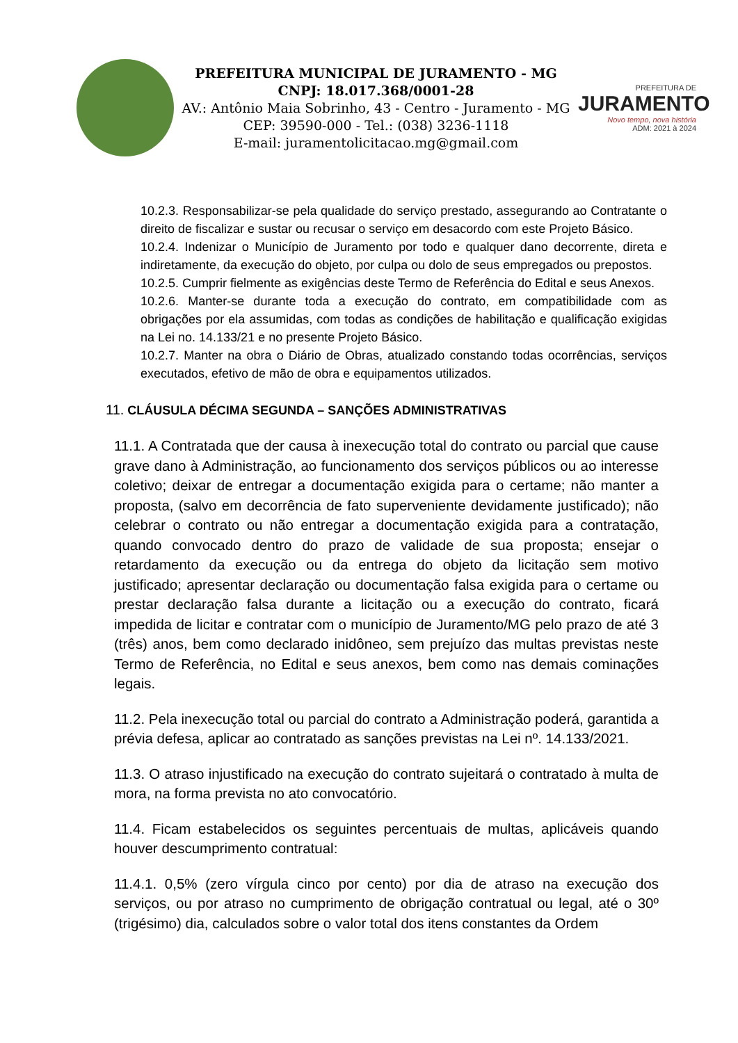PREFEITURA MUNICIPAL DE JURAMENTO - MG
CNPJ: 18.017.368/0001-28
AV.: Antônio Maia Sobrinho, 43 - Centro - Juramento - MG
CEP: 39590-000 - Tel.: (038) 3236-1118
E-mail: juramentolicitacao.mg@gmail.com
PREFEITURA DE
JURAMENTO
Novo tempo, nova história
ADM: 2021 à 2024
10.2.3. Responsabilizar-se pela qualidade do serviço prestado, assegurando ao Contratante o direito de fiscalizar e sustar ou recusar o serviço em desacordo com este Projeto Básico.
10.2.4. Indenizar o Município de Juramento por todo e qualquer dano decorrente, direta e indiretamente, da execução do objeto, por culpa ou dolo de seus empregados ou prepostos.
10.2.5. Cumprir fielmente as exigências deste Termo de Referência do Edital e seus Anexos.
10.2.6. Manter-se durante toda a execução do contrato, em compatibilidade com as obrigações por ela assumidas, com todas as condições de habilitação e qualificação exigidas na Lei no. 14.133/21 e no presente Projeto Básico.
10.2.7. Manter na obra o Diário de Obras, atualizado constando todas ocorrências, serviços executados, efetivo de mão de obra e equipamentos utilizados.
11. CLÁUSULA DÉCIMA SEGUNDA – SANÇÕES ADMINISTRATIVAS
11.1. A Contratada que der causa à inexecução total do contrato ou parcial que cause grave dano à Administração, ao funcionamento dos serviços públicos ou ao interesse coletivo; deixar de entregar a documentação exigida para o certame; não manter a proposta, (salvo em decorrência de fato superveniente devidamente justificado); não celebrar o contrato ou não entregar a documentação exigida para a contratação, quando convocado dentro do prazo de validade de sua proposta; ensejar o retardamento da execução ou da entrega do objeto da licitação sem motivo justificado; apresentar declaração ou documentação falsa exigida para o certame ou prestar declaração falsa durante a licitação ou a execução do contrato, ficará impedida de licitar e contratar com o município de Juramento/MG pelo prazo de até 3 (três) anos, bem como declarado inidôneo, sem prejuízo das multas previstas neste Termo de Referência, no Edital e seus anexos, bem como nas demais cominações legais.
11.2. Pela inexecução total ou parcial do contrato a Administração poderá, garantida a prévia defesa, aplicar ao contratado as sanções previstas na Lei nº. 14.133/2021.
11.3. O atraso injustificado na execução do contrato sujeitará o contratado à multa de mora, na forma prevista no ato convocatório.
11.4. Ficam estabelecidos os seguintes percentuais de multas, aplicáveis quando houver descumprimento contratual:
11.4.1. 0,5% (zero vírgula cinco por cento) por dia de atraso na execução dos serviços, ou por atraso no cumprimento de obrigação contratual ou legal, até o 30º (trigésimo) dia, calculados sobre o valor total dos itens constantes da Ordem